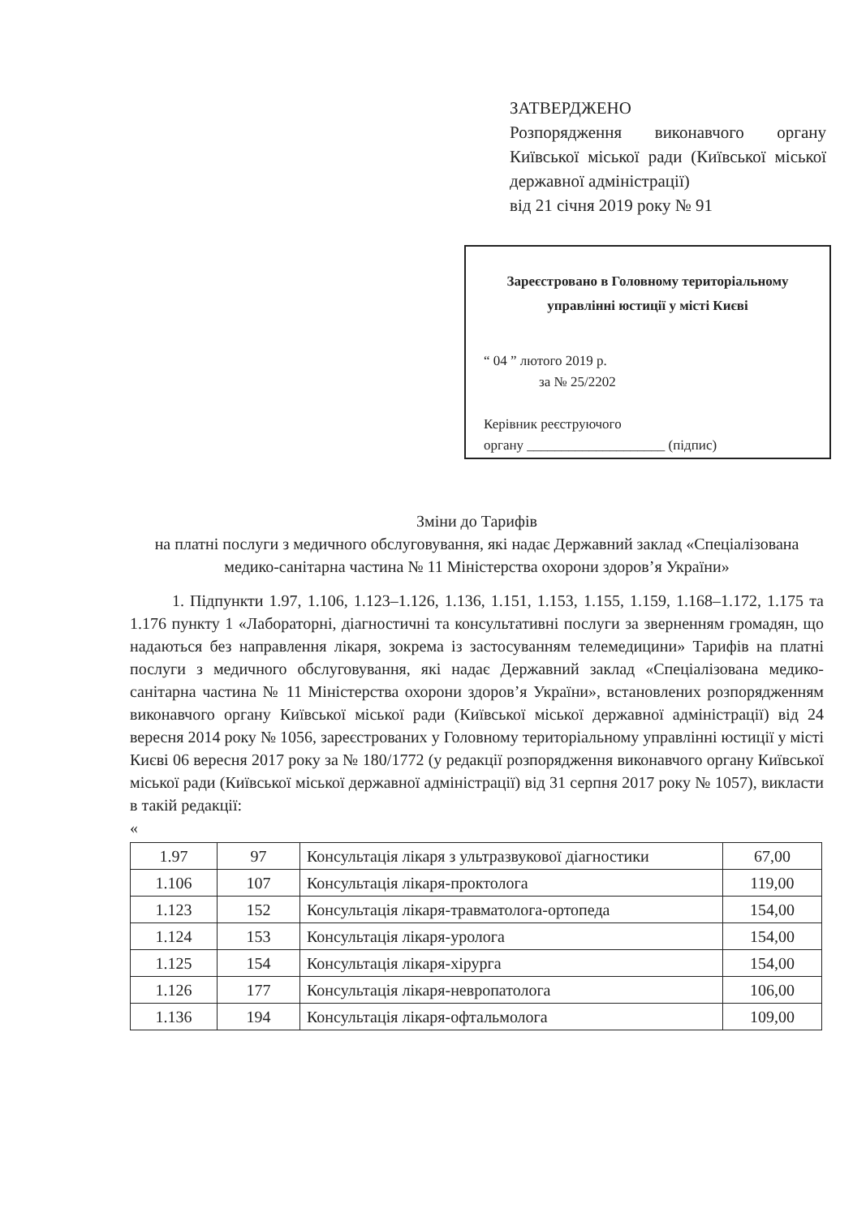ЗАТВЕРДЖЕНО
Розпорядження виконавчого органу Київської міської ради (Київської міської державної адміністрації)
від 21 січня 2019 року № 91
Зареєстровано в Головному територіальному управлінні юстиції у місті Києві
“ 04 ” лютого 2019 р.
за № 25/2202
Керівник реєструючого
органу ____________________ (підпис)
Зміни до Тарифів
на платні послуги з медичного обслуговування, які надає Державний заклад «Спеціалізована медико-санітарна частина № 11 Міністерства охорони здоров’я України»
1. Підпункти 1.97, 1.106, 1.123–1.126, 1.136, 1.151, 1.153, 1.155, 1.159, 1.168–1.172, 1.175 та 1.176 пункту 1 «Лабораторні, діагностичні та консультативні послуги за зверненням громадян, що надаються без направлення лікаря, зокрема із застосуванням телемедицини» Тарифів на платні послуги з медичного обслуговування, які надає Державний заклад «Спеціалізована медико-санітарна частина № 11 Міністерства охорони здоров’я України», встановлених розпорядженням виконавчого органу Київської міської ради (Київської міської державної адміністрації) від 24 вересня 2014 року № 1056, зареєстрованих у Головному територіальному управлінні юстиції у місті Києві 06 вересня 2017 року за № 180/1772 (у редакції розпорядження виконавчого органу Київської міської ради (Київської міської державної адміністрації) від 31 серпня 2017 року № 1057), викласти в такій редакції:
«
| 1.97 | 97 | Консультація лікаря з ультразвукової діагностики | 67,00 |
| 1.106 | 107 | Консультація лікаря-проктолога | 119,00 |
| 1.123 | 152 | Консультація лікаря-травматолога-ортопеда | 154,00 |
| 1.124 | 153 | Консультація лікаря-уролога | 154,00 |
| 1.125 | 154 | Консультація лікаря-хірурга | 154,00 |
| 1.126 | 177 | Консультація лікаря-невропатолога | 106,00 |
| 1.136 | 194 | Консультація лікаря-офтальмолога | 109,00 |